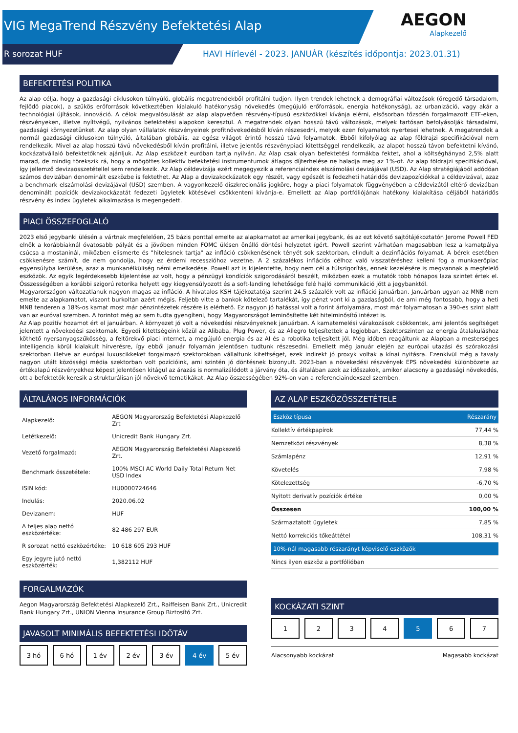VIG MegaTrend Részvény Befektetési Alap
R sorozat HUF
HAVI Hírlevél - 2023. JANUÁR (készítés időpontja: 2023.01.31)
AEGON
Alapkezelő
BEFEKTETÉSI POLITIKA
Az alap célja, hogy a gazdasági ciklusokon túlnyúló, globális megatrendekből profitálni tudjon. Ilyen trendek lehetnek a demográfiai változások (öregedő társadalom, fejlődő piacok), a szűkös erőforrások következtében kialakuló hatékonyság növekedés (megújuló erőforrások, energia hatékonyság), az urbanizáció, vagy akár a technológiai újítások, innováció. A célok megvalósulását az alap alapvetően részvény-típusú eszközökkel kívánja elérni, elsősorban tőzsdén forgalmazott ETF-eken, részvényeken, illetve nyíltvégű, nyilvános befektetési alapokon keresztül. A megatrendek olyan hosszú távú változások, melyek tartósan befolyásolják társadalmi, gazdasági környezetünket. Az alap olyan vállalatok részvényeinek profitnövekedésből kíván részesedni, melyek ezen folyamatok nyertesei lehetnek. A megatrendek a normál gazdasági ciklusokon túlnyúló, általában globális, az egész világot érintő hosszú távú folyamatok. Ebből kifolyólag az alap földrajzi specifikációval nem rendelkezik. Mivel az alap hosszú távú növekedésből kíván profitálni, illetve jelentős részvénypiaci kitettséggel rendelkezik, az alapot hosszú távon befektetni kívánó, kockázatvállaló befektetőknek ajánljuk. Az Alap eszközeit euróban tartja nyilván. Az Alap csak olyan befektetési formákba fektet, ahol a költséghányad 2,5% alatt marad, de mindig törekszik rá, hogy a mögöttes kollektív befektetési instrumentumok átlagos díjterhelése ne haladja meg az 1%-ot. Az alap földrajzi specifikációval, így jellemző devizaösszetétellel sem rendelkezik. Az Alap céldevizája ezért megegyezik a referenciaindex elszámolási devizájával (USD). Az Alap stratégiájából adódóan számos devizában denominált eszközbe is fektethet. Az Alap a devizakockázatok egy részét, vagy egészét is fedezheti határidős devizapozíciókkal a céldevizával, azaz a benchmark elszámolási devizájával (USD) szemben. A vagyonkezelő diszkrecionális jogköre, hogy a piaci folyamatok függvényében a céldevizától eltérő devizában denominált pozíciók devizakockázatát fedezeti ügyletek kötésével csökkenteni kívánja-e. Emellett az Alap portfóliójának hatékony kialakítása céljából határidős részvény és index ügyletek alkalmazása is megengedett.
PIACI ÖSSZEFOGLALÓ
2023 első jegybanki ülésén a vártnak megfelelően, 25 bázis ponttal emelte az alapkamatot az amerikai jegybank, és az ezt követő sajtótájékoztatón Jerome Powell FED elnök a korábbiaknál óvatosabb pályát és a jövőben minden FOMC ülésen önálló döntési helyzetet ígért. Powell szerint várhatóan magasabban lesz a kamatpálya csúcsa a mostaninál, miközben elismerte és "hitelesnek tartja" az infláció csökkenésének tényét sok szektorban, elindult a dezinflációs folyamat. A bérek esetében csökkenésre számít, de nem gondolja, hogy ez érdemi recesszióhoz vezetne. A 2 százalékos inflációs célhoz való visszatéréshez kelleni fog a munkaerőpiac egyensúlyba kerülése, azaz a munkanélküliség némi emelkedése. Powell azt is kijelentette, hogy nem cél a túlszigorítás, ennek kezelésére is megvannak a megfelelő eszközök. Az egyik legérdekesebb kijelentése az volt, hogy a pénzügyi kondíciók szigorodásáról beszélt, miközben ezek a mutatók több hónapos laza szintet értek el. Összességében a korábbi szigorú retorika helyett egy kiegyensúlyozott és a soft-landing lehetősége felé hajló kommunikáció jött a jegybanktól.
Magyarországon változatlanuk nagyon magas az infláció. A hivatalos KSH tájékoztatója szerint 24,5 százalék volt az infláció januárban. Januárban ugyan az MNB nem emelte az alapkamatot, viszont burkoltan azért mégis. Feljebb vitte a bankok kötelező tartalékát, így pénzt vont ki a gazdaságból, de ami még fontosabb, hogy a heti MNB tenderen a 18%-os kamat most már pénzintézetek részére is elérhető. Ez nagyon jó hatással volt a forint árfolyamára, most már folyamatosan a 390-es szint alatt van az euróval szemben. A forintot még az sem tudta gyengíteni, hogy Magyarországot leminősítette két hitelminősítő intézet is.
Az Alap pozitív hozamot ért el januárban. A környezet jó volt a növekedési részvényeknek januárban. A kamatemelési várakozások csökkentek, ami jelentős segítséget jelentett a növekedési szektornak. Egyedi kitettségeink közül az Alibaba, Plug Power, és az Allegro teljesítettek a legjobban. Szektorszinten az energia átalakuláshoz köthető nyersanyagszűkösség, a feltörekvő piaci internet, a megújuló energia és az AI és a robotika teljesített jól. Még időben reagáltunk az Alapban a mesterséges intelligencia körül kialakult hírverésre, így ebből január folyamán jelentősen tudtunk részesedni. Emellett még január elején az európai utazási és szórakozási szektorban illetve az európai luxuscikkeket forgalmazó szektorokban vállaltunk kitettséget, ezek indirekt jó proxyk voltak a kínai nyitásra. Ezenkívül még a tavaly nagyon utált közösségi média szektorban volt pozícióink, ami szintén jó döntésnek bizonyult. 2023-ban a növekedési részvények EPS növekedési különbözete az értékalapú részvényekhez képest jelentősen kitágul az árazás is normalizálódott a járvány óta, és általában azok az időszakok, amikor alacsony a gazdasági növekedés, ott a befektetők keresik a strukturálisan jól növekvő tematikákat. Az Alap összességében 92%-on van a referenciaindexszel szemben.
ÁLTALÁNOS INFORMÁCIÓK
| Alapkezelő: | AEGON Magyarország Befektetési Alapkezelő Zrt |
| Letétkezelő: | Unicredit Bank Hungary Zrt. |
| Vezető forgalmazó: | AEGON Magyarország Befektetési Alapkezelő Zrt. |
| Benchmark összetétele: | 100% MSCI AC World Daily Total Return Net USD Index |
| ISIN kód: | HU0000724646 |
| Indulás: | 2020.06.02 |
| Devizanem: | HUF |
| A teljes alap nettó eszközértéke: | 82 486 297 EUR |
| R sorozat nettó eszközértéke: | 10 618 605 293 HUF |
| Egy jegyre jutó nettó eszközérték: | 1,382112 HUF |
FORGALMAZÓK
Aegon Magyarország Befektetési Alapkezelő Zrt., Raiffeisen Bank Zrt., Unicredit Bank Hungary Zrt., UNION Vienna Insurance Group Biztosító Zrt.
JAVASOLT MINIMÁLIS BEFEKTETÉSI IDŐTÁV
3 hó 6 hó 1 év 2 év 3 év 4 év 5 év
AZ ALAP ESZKÖZÖSSZETÉTELE
| Eszköz típusa | Részarány |
| --- | --- |
| Kollektív értékpapírok | 77,44 % |
| Nemzetközi részvények | 8,38 % |
| Számlapénz | 12,91 % |
| Követelés | 7,98 % |
| Kötelezettség | -6,70 % |
| Nyitott derivatív pozíciók értéke | 0,00 % |
| Összesen | 100,00 % |
| Származtatott ügyletek | 7,85 % |
| Nettó korrekciós tőkeáttétel | 108,31 % |
| 10%-nál magasabb részarányt képviselő eszközök | |
| Nincs ilyen eszköz a portfólióban | |
KOCKÁZATI SZINT
1 2 3 4 5 6 7
Alacsonyabb kockázat Magasabb kockázat